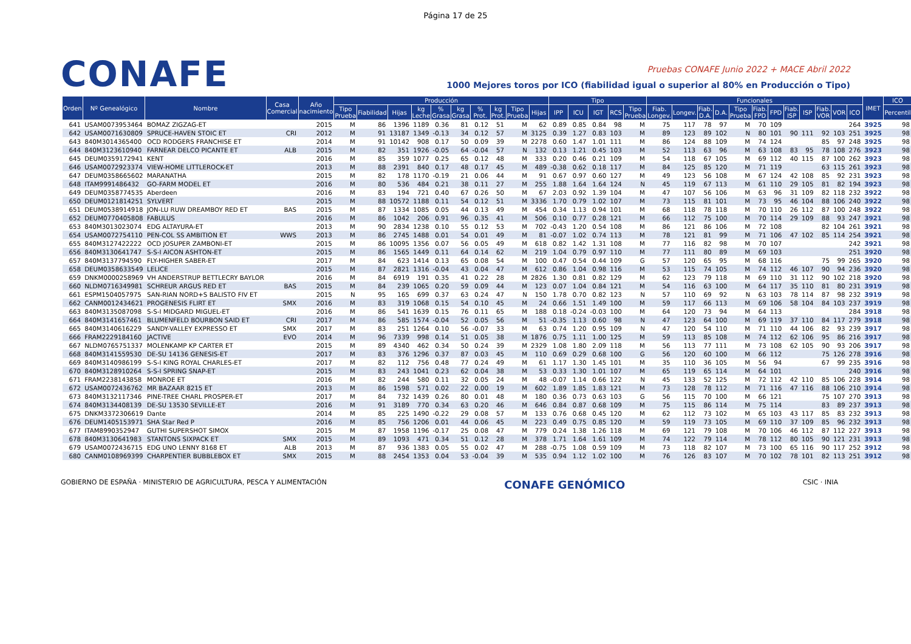Página 17 de 25
CONAFE
Pruebas CONAFE Junio 2022 + MACE Abril 2022
1000 Mejores toros por ICO (fiabilidad igual o superior al 80% en Producción o Tipo)
| Orden | Nº Genealógico | Nombre | Casa Comercial | Año nacimiento | Producción | | | | | | | | | | Tipo | | | | | Funcionales | | | | | | | | | | | | IMET | ICO |
| --- | --- | --- | --- | --- | --- | --- | --- | --- | --- | --- | --- | --- | --- | --- | --- | --- | --- | --- | --- | --- | --- | --- | --- | --- | --- | --- | --- | --- | --- | --- | --- | --- | --- |
| | | | | | Tipo Prueba | Fiabilidad | Hijas | kg Leche | % Grasa | kg Grasa | % Prot. | kg Prot. | Tipo Prueba | Hijas | IPP | ICU | IGT | RCS | Tipo Prueba | Fiab. Longev. | Longev. | Fiab. D.A. | D.A. | Tipo Prueba | Fiab. FPD | FPD | Fiab. ISP | ISP | Fiab. VOR | VOR | ICO | | Percentil |
| 641 | USAM0073953464 | BOMAZ ZIGZAG-ET | | 2015 | M | 86 | 1396 | 1189 | 0.36 | 81 | 0.12 | 51 | M | 62 | 0.89 | 0.85 | 0.84 | 98 | M | 75 | 117 | 78 | 97 | M | 70 | 109 | | | | | 264 | 3925 | 98 |
| 642 | USAM0071630809 | SPRUCE-HAVEN STOIC ET | CRI | 2012 | M | 91 | 13187 | 1349 | -0.13 | 34 | 0.12 | 57 | M | 3125 | 0.39 | 1.27 | 0.83 | 103 | M | 89 | 123 | 89 | 102 | N | 80 | 101 | 90 | 111 | 92 | 103 | 251 | 3925 | 98 |
| 643 | 840M3014365400 | OCD RODGERS FRANCHISE ET | | 2014 | M | 91 | 10142 | 908 | 0.17 | 50 | 0.09 | 39 | M | 2278 | 0.60 | 1.47 | 1.01 | 111 | M | 86 | 124 | 88 | 109 | M | 74 | 124 | | | 85 | 97 | 248 | 3925 | 98 |
| 644 | 840M3123610940 | FARNEAR DELCO PICANTE ET | ALB | 2015 | M | 82 | 351 | 1926 | -0.05 | 64 | -0.04 | 57 | N | 132 | 0.13 | 1.21 | 0.45 | 103 | M | 52 | 113 | 63 | 96 | M | 63 | 108 | 83 | 95 | 78 | 108 | 276 | 3923 | 98 |
| 645 | DEUM0359172941 | KENT | | 2016 | M | 85 | 359 | 1077 | 0.25 | 65 | 0.12 | 48 | M | 333 | 0.20 | 0.46 | 0.21 | 109 | M | 54 | 118 | 67 | 105 | M | 69 | 112 | 40 | 115 | 87 | 100 | 262 | 3923 | 98 |
| 646 | USAM0072923374 | VIEW-HOME LITTLEROCK-ET | | 2013 | M | 88 | 2391 | 840 | 0.17 | 48 | 0.17 | 45 | M | 489 | -0.38 | 0.62 | 0.18 | 117 | M | 84 | 125 | 85 | 120 | M | 71 | 119 | | | 63 | 115 | 261 | 3923 | 98 |
| 647 | DEUM0358665602 | MARANATHA | | 2015 | M | 82 | 178 | 1170 | -0.19 | 21 | 0.06 | 44 | M | 91 | 0.67 | 0.97 | 0.60 | 127 | M | 49 | 123 | 56 | 108 | M | 67 | 124 | 42 | 108 | 85 | 92 | 231 | 3923 | 98 |
| 648 | ITAM9991486432 | GO-FARM MODEL ET | | 2016 | M | 80 | 536 | 484 | 0.21 | 38 | 0.11 | 27 | M | 255 | 1.88 | 1.64 | 1.64 | 124 | N | 45 | 119 | 67 | 113 | M | 61 | 110 | 29 | 105 | 81 | 82 | 194 | 3923 | 98 |
| 649 | DEUM0358774535 | Aberdeen | | 2016 | M | 83 | 194 | 721 | 0.40 | 67 | 0.26 | 50 | M | 67 | 2.03 | 0.92 | 1.39 | 104 | M | 47 | 107 | 56 | 106 | M | 63 | 96 | 31 | 109 | 82 | 118 | 232 | 3922 | 98 |
| 650 | DEUM0121814251 | SYLVERT | | 2015 | M | 88 | 10572 | 1188 | 0.11 | 54 | 0.12 | 51 | M | 3336 | 1.70 | 0.79 | 1.02 | 107 | M | 73 | 115 | 81 | 101 | M | 73 | 95 | 46 | 104 | 88 | 106 | 240 | 3922 | 98 |
| 651 | DEUM0538914918 | JON-LU RUW DREAMBOY RED ET | BAS | 2015 | M | 87 | 1334 | 1085 | 0.05 | 44 | 0.13 | 49 | M | 454 | 0.34 | 1.13 | 0.94 | 101 | M | 68 | 118 | 78 | 118 | M | 70 | 110 | 26 | 112 | 87 | 100 | 248 | 3922 | 98 |
| 652 | DEUM0770405808 | FABULUS | | 2016 | M | 86 | 1042 | 206 | 0.91 | 96 | 0.35 | 41 | M | 506 | 0.10 | 0.77 | 0.28 | 121 | M | 66 | 112 | 75 | 100 | M | 70 | 114 | 29 | 109 | 88 | 93 | 247 | 3921 | 98 |
| 653 | 840M3013023074 | EDG ALTAYURA-ET | | 2013 | M | 90 | 2834 | 1238 | 0.10 | 55 | 0.12 | 53 | M | 702 | -0.43 | 1.20 | 0.54 | 108 | M | 86 | 121 | 86 | 106 | M | 72 | 108 | | | 82 | 104 | 261 | 3921 | 98 |
| 654 | USAM0072754110 | PEN-COL SS AMBITION ET | WWS | 2013 | M | 86 | 2745 | 1488 | 0.01 | 54 | 0.01 | 49 | M | 81 | -0.07 | 1.02 | 0.74 | 113 | M | 78 | 121 | 81 | 99 | M | 71 | 106 | 47 | 102 | 85 | 114 | 254 | 3921 | 98 |
| 655 | 840M3127422222 | OCD JOSUPER ZAMBONI-ET | | 2015 | M | 86 | 10095 | 1356 | 0.07 | 56 | 0.05 | 49 | M | 618 | 0.82 | 1.42 | 1.31 | 108 | M | 77 | 116 | 82 | 98 | M | 70 | 107 | | | | | 242 | 3921 | 98 |
| 656 | 840M3130641747 | S-S-I AICON ASHTON-ET | | 2015 | M | 86 | 1565 | 1449 | 0.11 | 64 | 0.14 | 62 | M | 219 | 1.04 | 0.79 | 0.97 | 110 | M | 77 | 111 | 80 | 89 | M | 69 | 103 | | | | | 251 | 3920 | 98 |
| 657 | 840M3137794590 | FLY-HIGHER SABER-ET | | 2017 | M | 84 | 623 | 1414 | 0.13 | 65 | 0.08 | 54 | M | 100 | 0.47 | 0.54 | 0.44 | 109 | G | 57 | 120 | 65 | 95 | M | 68 | 116 | | | 75 | 99 | 265 | 3920 | 98 |
| 658 | DEUM0358633549 | LELICE | | 2015 | M | 87 | 2821 | 1316 | -0.04 | 43 | 0.04 | 47 | M | 612 | 0.86 | 1.04 | 0.98 | 116 | M | 53 | 115 | 74 | 105 | M | 74 | 112 | 46 | 107 | 90 | 94 | 236 | 3920 | 98 |
| 659 | DNKM0000258969 | VH ANDERSTRUP BETTLECRY BAYLOR | | 2016 | M | 84 | 6919 | 191 | 0.35 | 41 | 0.22 | 28 | M | 2826 | 1.30 | 0.81 | 0.82 | 129 | M | 62 | 123 | 79 | 118 | M | 69 | 110 | 31 | 112 | 90 | 102 | 218 | 3920 | 98 |
| 660 | NLDM0716349981 | SCHREUR ARGUS RED ET | BAS | 2015 | M | 84 | 239 | 1065 | 0.20 | 59 | 0.09 | 44 | M | 123 | 0.07 | 1.04 | 0.84 | 121 | M | 54 | 116 | 63 | 100 | M | 64 | 117 | 35 | 110 | 81 | 80 | 231 | 3919 | 98 |
| 661 | ESPM1504057975 | SAN-RIAN NORD+S BALISTO FIV ET | | 2015 | N | 95 | 165 | 699 | 0.37 | 63 | 0.24 | 47 | N | 150 | 1.78 | 0.70 | 0.82 | 123 | N | 57 | 110 | 69 | 92 | N | 63 | 103 | 78 | 114 | 87 | 98 | 232 | 3919 | 98 |
| 662 | CANM0012434621 | PROGENESIS FLIRT ET | SMX | 2016 | M | 83 | 319 | 1068 | 0.15 | 54 | 0.10 | 45 | M | 24 | 0.66 | 1.51 | 1.49 | 100 | M | 59 | 117 | 66 | 113 | M | 69 | 106 | 58 | 104 | 84 | 103 | 237 | 3919 | 98 |
| 663 | 840M3135087098 | S-S-I MIDGARD MIGUEL-ET | | 2016 | M | 86 | 541 | 1639 | 0.15 | 76 | 0.11 | 65 | M | 188 | 0.18 | -0.24 | -0.03 | 100 | M | 64 | 120 | 73 | 94 | M | 64 | 113 | | | | | 284 | 3918 | 98 |
| 664 | 840M3141657461 | BLUMENFELD BOURBON SAID ET | CRI | 2017 | M | 86 | 585 | 1574 | -0.04 | 52 | 0.05 | 56 | M | 51 | -0.35 | 1.13 | 0.60 | 98 | N | 47 | 123 | 64 | 100 | M | 69 | 119 | 37 | 110 | 84 | 117 | 279 | 3918 | 98 |
| 665 | 840M3140616229 | SANDY-VALLEY EXPRESSO ET | SMX | 2017 | M | 83 | 251 | 1264 | 0.10 | 56 | -0.07 | 33 | M | 63 | 0.74 | 1.20 | 0.95 | 109 | N | 47 | 120 | 54 | 110 | M | 71 | 110 | 44 | 106 | 82 | 93 | 239 | 3917 | 98 |
| 666 | FRAM2229184160 | JACTIVE | EVO | 2014 | M | 96 | 7339 | 998 | 0.14 | 51 | 0.05 | 38 | M | 1876 | 0.75 | 1.11 | 1.00 | 125 | M | 59 | 113 | 85 | 108 | M | 74 | 112 | 62 | 106 | 95 | 86 | 216 | 3917 | 98 |
| 667 | NLDM0765751337 | MOLENKAMP KP CARTER ET | | 2015 | M | 89 | 4340 | 462 | 0.34 | 50 | 0.24 | 39 | M | 2329 | 1.08 | 1.80 | 2.09 | 118 | M | 56 | 113 | 77 | 111 | M | 73 | 108 | 62 | 105 | 90 | 93 | 206 | 3917 | 98 |
| 668 | 840M3141559530 | DE-SU 14136 GENESIS-ET | | 2017 | M | 83 | 376 | 1296 | 0.37 | 87 | 0.03 | 45 | M | 110 | 0.69 | 0.29 | 0.68 | 100 | G | 56 | 120 | 60 | 100 | M | 66 | 112 | | | 75 | 126 | 278 | 3916 | 98 |
| 669 | 840M3140986199 | S-S-I KING ROYAL CHARLES-ET | | 2017 | M | 82 | 112 | 756 | 0.48 | 77 | 0.24 | 49 | M | 61 | 1.17 | 1.30 | 1.45 | 101 | M | 35 | 110 | 36 | 105 | M | 56 | 94 | | | 67 | 99 | 235 | 3916 | 98 |
| 670 | 840M3128910264 | S-S-I SPRING SNAP-ET | | 2015 | M | 83 | 243 | 1041 | 0.23 | 62 | 0.04 | 38 | M | 53 | 0.33 | 1.30 | 1.01 | 107 | M | 65 | 119 | 65 | 114 | M | 64 | 101 | | | | | 240 | 3916 | 98 |
| 671 | FRAM2238143858 | MONROE ET | | 2016 | M | 82 | 244 | 580 | 0.11 | 32 | 0.05 | 24 | M | 48 | -0.07 | 1.14 | 0.66 | 122 | N | 45 | 133 | 52 | 125 | M | 72 | 112 | 42 | 110 | 85 | 106 | 228 | 3914 | 98 |
| 672 | USAM0072436762 | MR BAZAAR 8215 ET | | 2013 | M | 86 | 1598 | 571 | 0.02 | 22 | 0.00 | 19 | M | 602 | 1.89 | 1.85 | 1.83 | 121 | M | 73 | 128 | 78 | 112 | M | 71 | 116 | 47 | 116 | 88 | 106 | 210 | 3914 | 98 |
| 673 | 840M3132117346 | PINE-TREE CHARL PROSPER-ET | | 2017 | M | 84 | 732 | 1439 | 0.26 | 80 | 0.01 | 48 | M | 180 | 0.36 | 0.73 | 0.63 | 103 | G | 56 | 115 | 70 | 100 | M | 66 | 121 | | | 75 | 107 | 270 | 3913 | 98 |
| 674 | 840M3134408139 | DE-SU 13530 SEVILLE-ET | | 2016 | M | 91 | 3189 | 770 | 0.34 | 63 | 0.20 | 46 | M | 646 | 0.84 | 0.87 | 0.68 | 109 | M | 75 | 115 | 86 | 114 | M | 75 | 114 | | | 83 | 89 | 237 | 3913 | 98 |
| 675 | DNKM3372306619 | Dante | | 2014 | M | 85 | 225 | 1490 | -0.22 | 29 | 0.08 | 57 | M | 133 | 0.76 | 0.68 | 0.45 | 120 | M | 62 | 112 | 73 | 102 | M | 65 | 103 | 43 | 117 | 85 | 83 | 232 | 3913 | 98 |
| 676 | DEUM1405153971 | SHA Star Red P | | 2016 | M | 85 | 756 | 1206 | 0.01 | 44 | 0.06 | 45 | M | 223 | 0.49 | 0.75 | 0.85 | 120 | M | 59 | 119 | 73 | 105 | M | 69 | 110 | 37 | 109 | 85 | 96 | 232 | 3913 | 98 |
| 677 | ITAM8990352947 | GUTHI SUPERSHOT SIMOX | | 2015 | M | 87 | 1958 | 1196 | -0.17 | 25 | 0.08 | 47 | M | 779 | 0.24 | 1.38 | 1.26 | 118 | M | 69 | 121 | 79 | 108 | M | 70 | 106 | 46 | 112 | 87 | 112 | 227 | 3913 | 98 |
| 678 | 840M3130641983 | STANTONS SIXPACK ET | SMX | 2015 | M | 89 | 1093 | 471 | 0.34 | 51 | 0.12 | 28 | M | 378 | 1.71 | 1.64 | 1.61 | 109 | M | 74 | 122 | 79 | 114 | M | 78 | 112 | 80 | 105 | 90 | 121 | 231 | 3913 | 98 |
| 679 | USAM0072436715 | EDG UNO LENNY 8168 ET | ALB | 2013 | M | 87 | 936 | 1383 | 0.05 | 55 | 0.02 | 47 | M | 288 | -0.75 | 1.08 | 0.59 | 109 | M | 73 | 118 | 82 | 107 | M | 73 | 100 | 65 | 116 | 90 | 117 | 252 | 3912 | 98 |
| 680 | CANM0108969399 | CHARPENTIER BUBBLEBOX ET | SMX | 2015 | M | 88 | 2454 | 1353 | 0.04 | 53 | -0.04 | 39 | M | 535 | 0.94 | 1.12 | 1.02 | 100 | M | 76 | 126 | 83 | 107 | M | 70 | 102 | 78 | 101 | 82 | 113 | 251 | 3912 | 98 |
GOBIERNO DE ESPAÑA · MINISTERIO DE AGRICULTURA, PESCA Y ALIMENTACIÓN
CONAFE GENÓMICO
CSIC · INIA